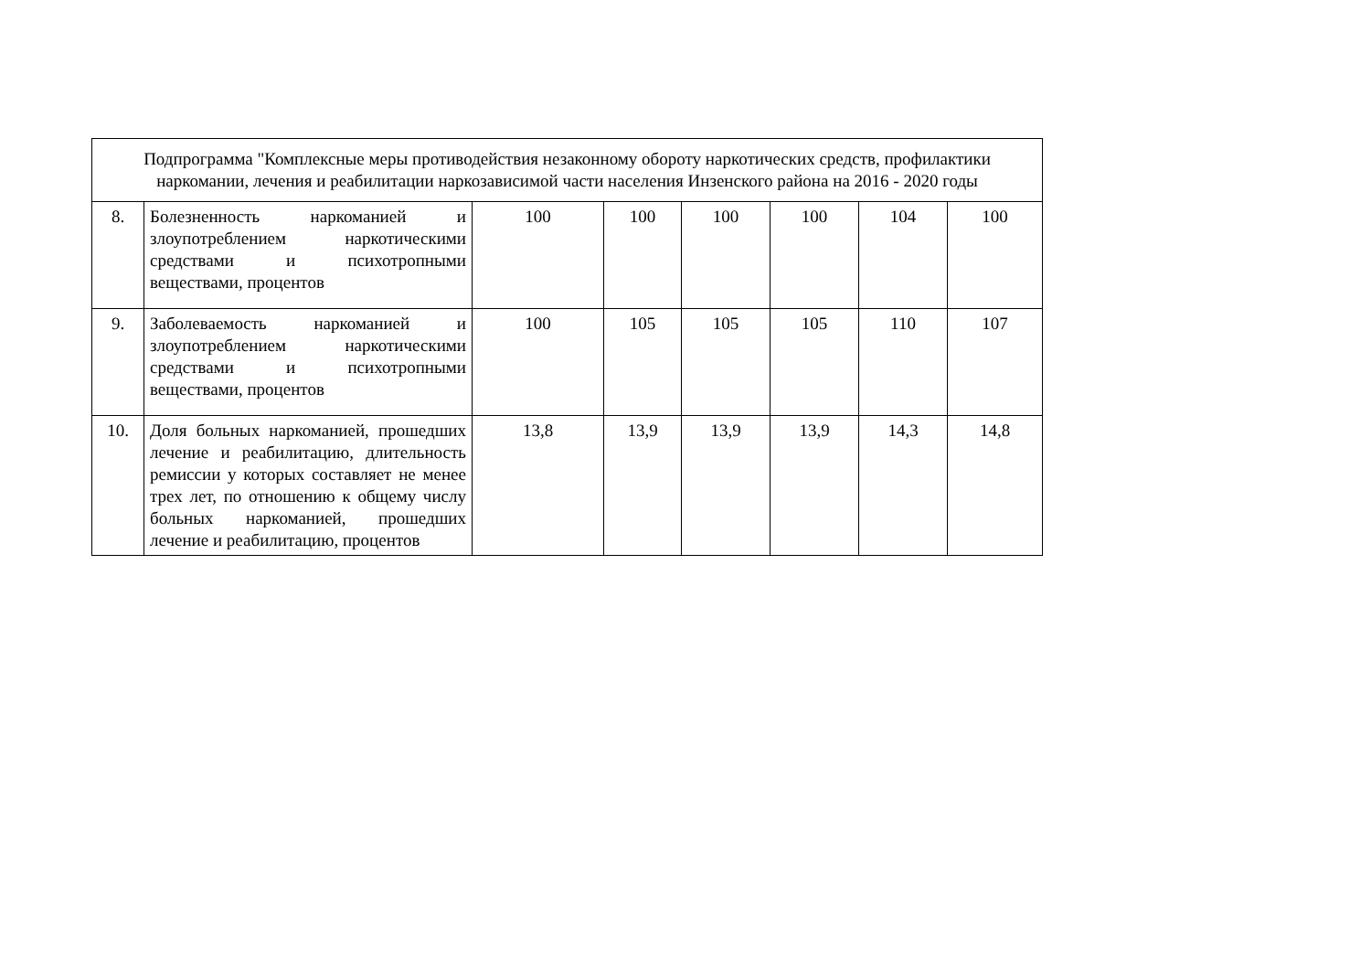| Подпрограмма "Комплексные меры противодействия незаконному обороту наркотических средств, профилактики наркомании, лечения и реабилитации наркозависимой части населения Инзенского района на 2016 - 2020 годы | | | | | | | |
| 8. | Болезненность наркоманией и злоупотреблением наркотическими средствами и психотропными веществами, процентов | 100 | 100 | 100 | 100 | 104 | 100 |
| 9. | Заболеваемость наркоманией и злоупотреблением наркотическими средствами и психотропными веществами, процентов | 100 | 105 | 105 | 105 | 110 | 107 |
| 10. | Доля больных наркоманией, прошедших лечение и реабилитацию, длительность ремиссии у которых составляет не менее трех лет, по отношению к общему числу больных наркоманией, прошедших лечение и реабилитацию, процентов | 13,8 | 13,9 | 13,9 | 13,9 | 14,3 | 14,8 |